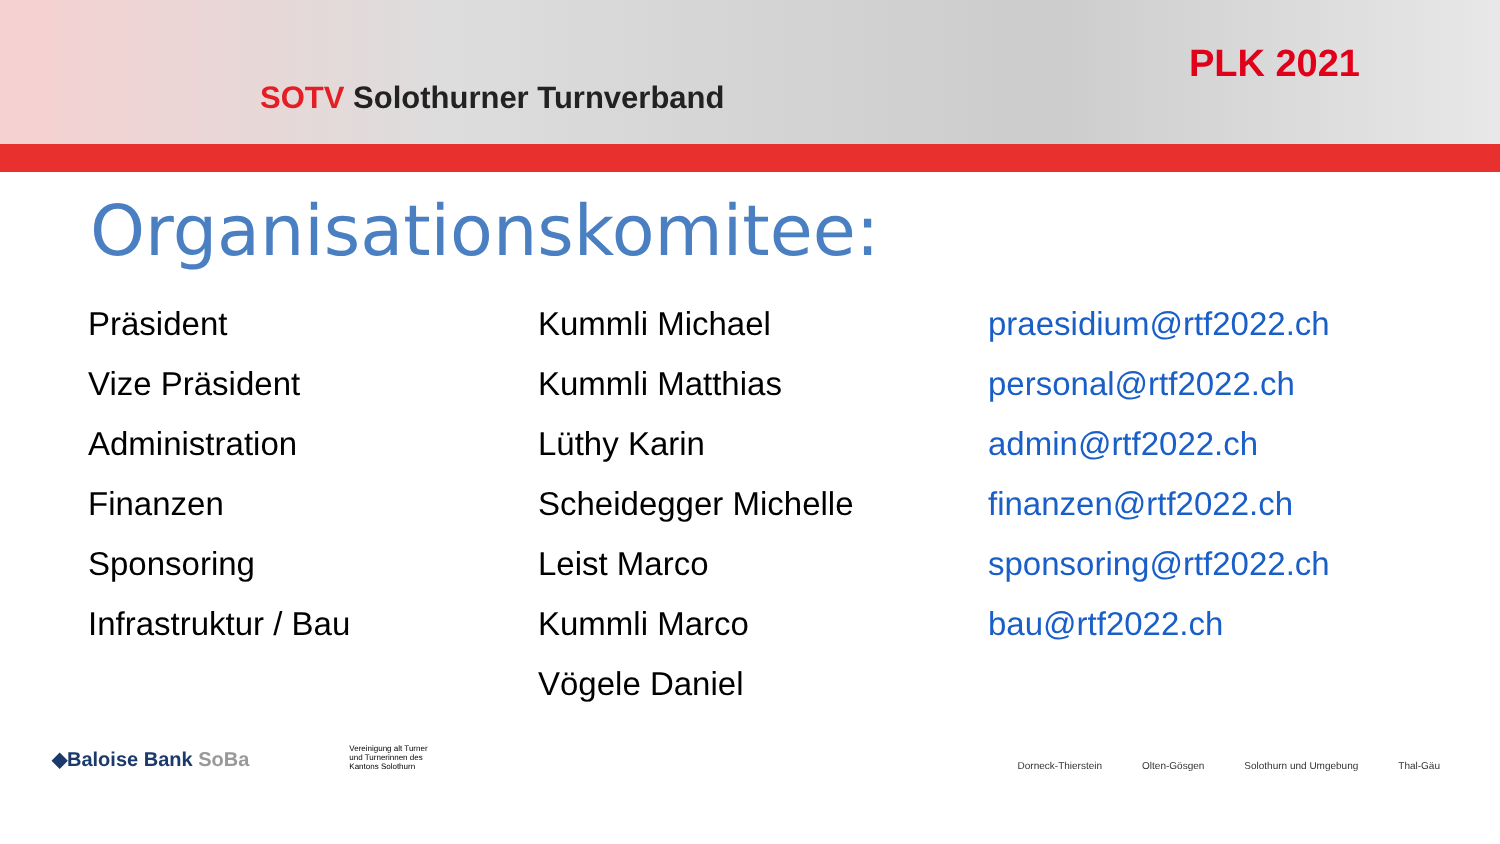SOTV Solothurner Turnverband
PLK 2021
Organisationskomitee:
| Präsident | Kummli Michael | praesidium@rtf2022.ch |
| Vize Präsident | Kummli Matthias | personal@rtf2022.ch |
| Administration | Lüthy Karin | admin@rtf2022.ch |
| Finanzen | Scheidegger Michelle | finanzen@rtf2022.ch |
| Sponsoring | Leist Marco | sponsoring@rtf2022.ch |
| Infrastruktur / Bau | Kummli Marco | bau@rtf2022.ch |
| | Vögele Daniel | |
◆Baloise Bank SoBa
Vereinigung alt Turner und Turnerinnen des Kantons Solothurn
Dorneck-Thierstein Olten-Gösgen Solothurn und Umgebung Thal-Gäu